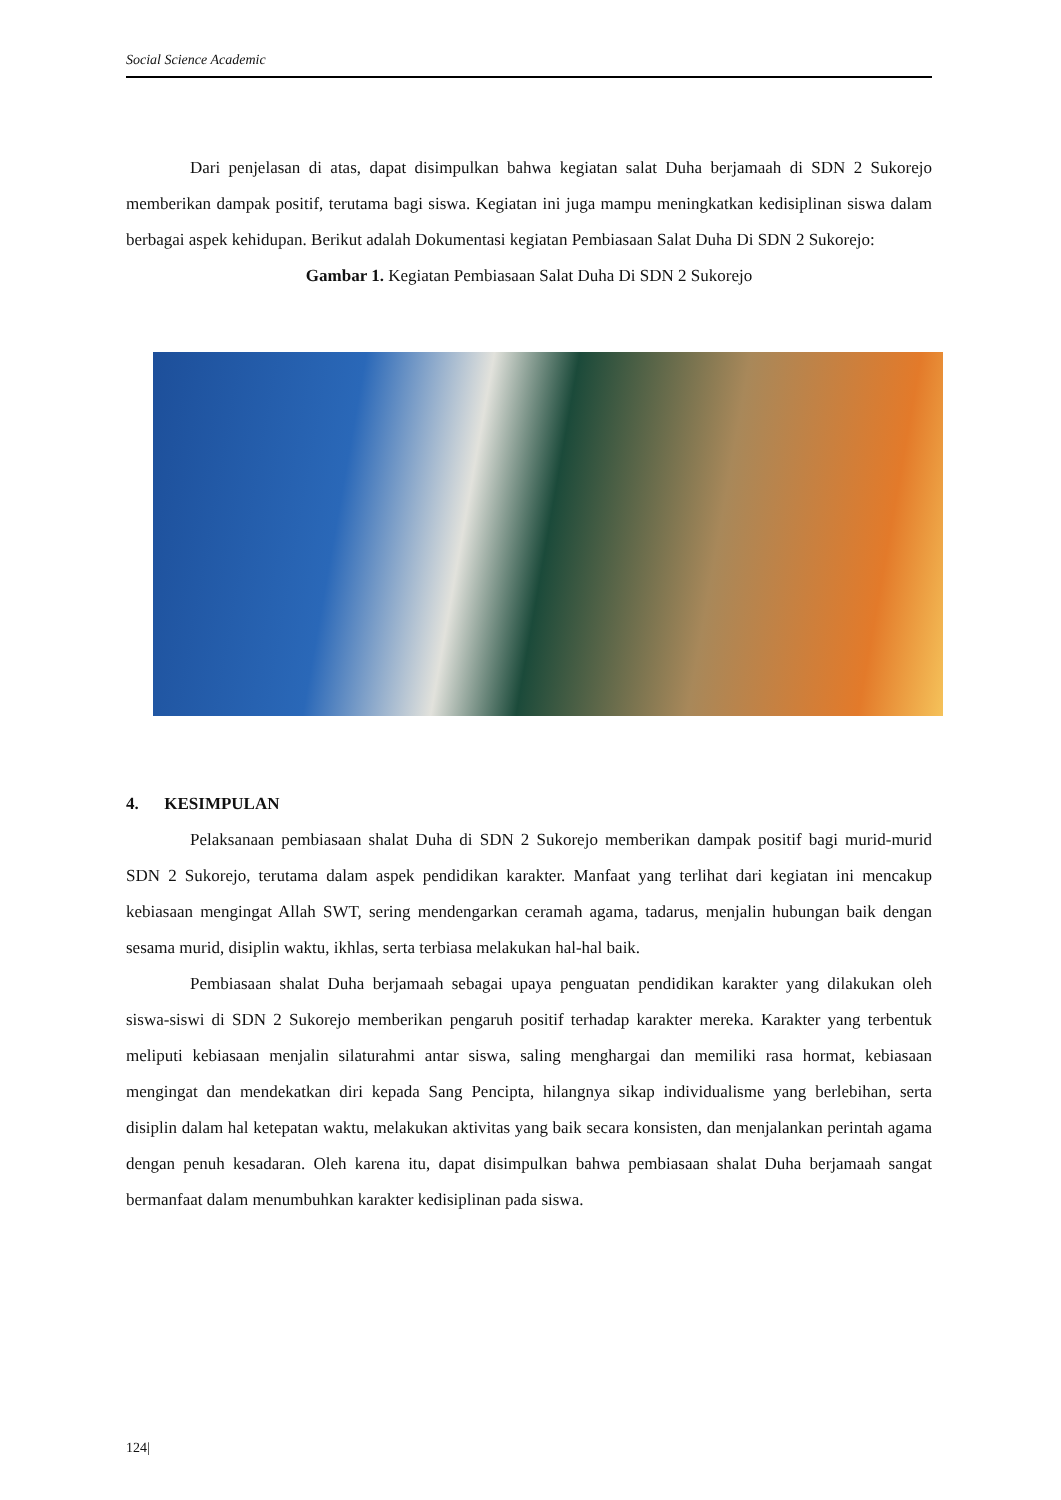Social Science Academic
Dari penjelasan di atas, dapat disimpulkan bahwa kegiatan salat Duha berjamaah di SDN 2 Sukorejo memberikan dampak positif, terutama bagi siswa. Kegiatan ini juga mampu meningkatkan kedisiplinan siswa dalam berbagai aspek kehidupan. Berikut adalah Dokumentasi kegiatan Pembiasaan Salat Duha Di SDN 2 Sukorejo:
Gambar 1. Kegiatan Pembiasaan Salat Duha Di SDN 2 Sukorejo
4. KESIMPULAN
Pelaksanaan pembiasaan shalat Duha di SDN 2 Sukorejo memberikan dampak positif bagi murid-murid SDN 2 Sukorejo, terutama dalam aspek pendidikan karakter. Manfaat yang terlihat dari kegiatan ini mencakup kebiasaan mengingat Allah SWT, sering mendengarkan ceramah agama, tadarus, menjalin hubungan baik dengan sesama murid, disiplin waktu, ikhlas, serta terbiasa melakukan hal-hal baik.
Pembiasaan shalat Duha berjamaah sebagai upaya penguatan pendidikan karakter yang dilakukan oleh siswa-siswi di SDN 2 Sukorejo memberikan pengaruh positif terhadap karakter mereka. Karakter yang terbentuk meliputi kebiasaan menjalin silaturahmi antar siswa, saling menghargai dan memiliki rasa hormat, kebiasaan mengingat dan mendekatkan diri kepada Sang Pencipta, hilangnya sikap individualisme yang berlebihan, serta disiplin dalam hal ketepatan waktu, melakukan aktivitas yang baik secara konsisten, dan menjalankan perintah agama dengan penuh kesadaran. Oleh karena itu, dapat disimpulkan bahwa pembiasaan shalat Duha berjamaah sangat bermanfaat dalam menumbuhkan karakter kedisiplinan pada siswa.
124|